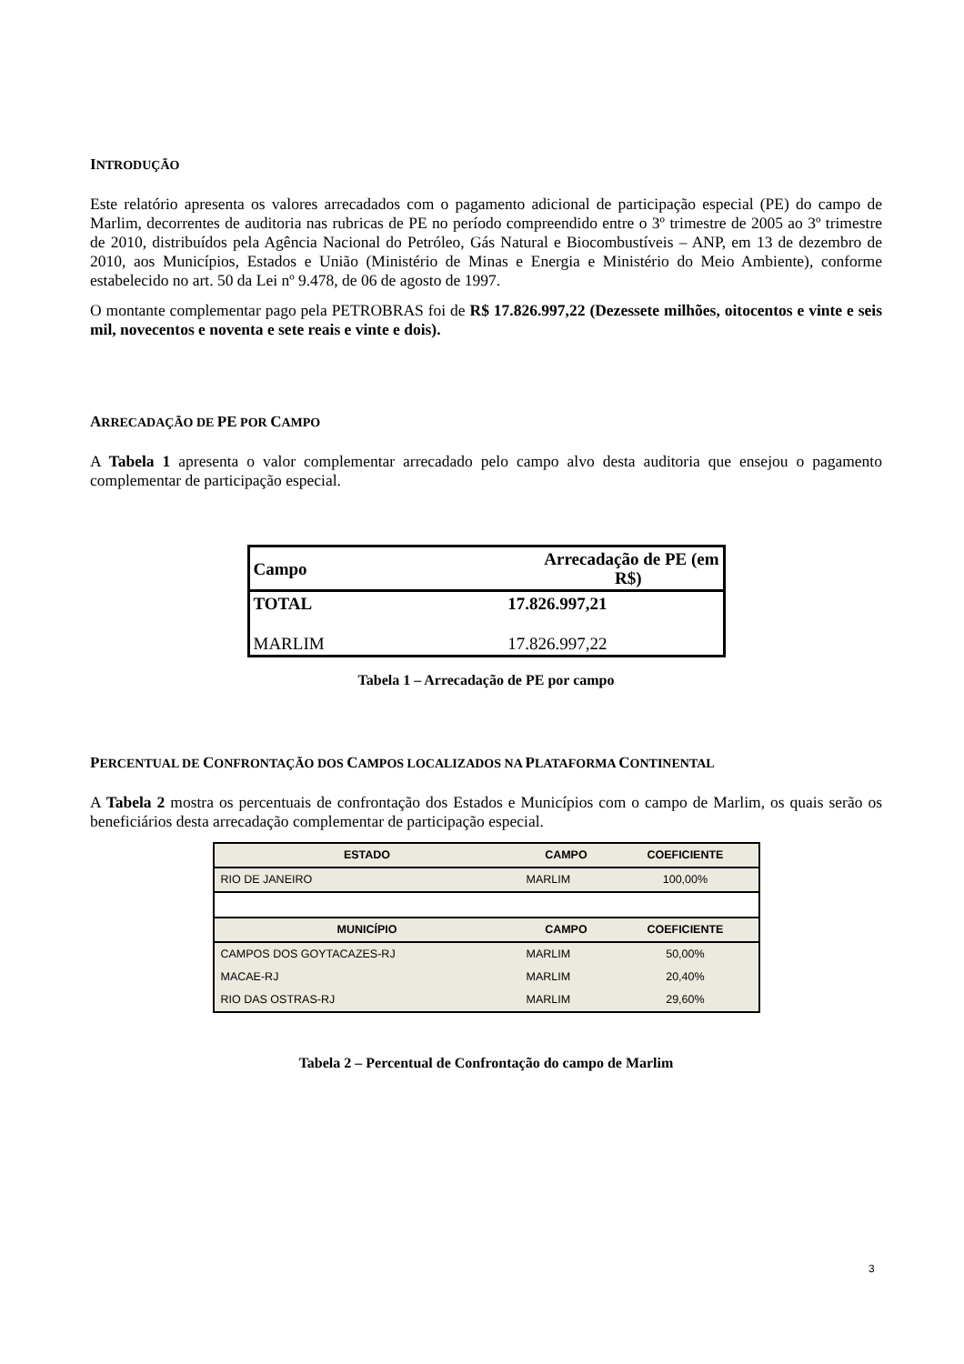INTRODUÇÃO
Este relatório apresenta os valores arrecadados com o pagamento adicional de participação especial (PE) do campo de Marlim, decorrentes de auditoria nas rubricas de PE no período compreendido entre o 3º trimestre de 2005 ao 3º trimestre de 2010, distribuídos pela Agência Nacional do Petróleo, Gás Natural e Biocombustíveis – ANP, em 13 de dezembro de 2010, aos Municípios, Estados e União (Ministério de Minas e Energia e Ministério do Meio Ambiente), conforme estabelecido no art. 50 da Lei nº 9.478, de 06 de agosto de 1997.
O montante complementar pago pela PETROBRAS foi de R$ 17.826.997,22 (Dezessete milhões, oitocentos e vinte e seis mil, novecentos e noventa e sete reais e vinte e dois).
ARRECADAÇÃO DE PE POR CAMPO
A Tabela 1 apresenta o valor complementar arrecadado pelo campo alvo desta auditoria que ensejou o pagamento complementar de participação especial.
| Campo | Arrecadação de PE (em R$) |
| TOTAL | 17.826.997,21 |
| MARLIM | 17.826.997,22 |
Tabela 1 – Arrecadação de PE por campo
PERCENTUAL DE CONFRONTAÇÃO DOS CAMPOS LOCALIZADOS NA PLATAFORMA CONTINENTAL
A Tabela 2 mostra os percentuais de confrontação dos Estados e Municípios com o campo de Marlim, os quais serão os beneficiários desta arrecadação complementar de participação especial.
| ESTADO | CAMPO | COEFICIENTE |
| --- | --- | --- |
| RIO DE JANEIRO | MARLIM | 100,00% |
| MUNICÍPIO | CAMPO | COEFICIENTE |
| CAMPOS DOS GOYTACAZES-RJ | MARLIM | 50,00% |
| MACAE-RJ | MARLIM | 20,40% |
| RIO DAS OSTRAS-RJ | MARLIM | 29,60% |
Tabela 2 – Percentual de Confrontação do campo de Marlim
3